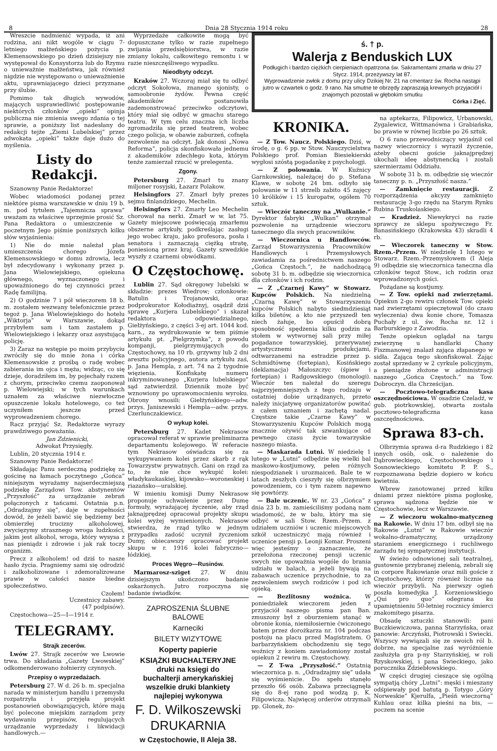8 Dnia 28 Stycznia 1914 roku 28
Wreszcie nadmienić wypada, iż ani rodzina, ani nikt wogóle w ciągu 7-letniego małżeńskiego pożycia p. Klemensowskiego po dzień dzisiejszy nie występował do Konsystorza lub do Rzymu o unieważnie małżeństwa, jak również nigdzie nie występowano o unieważnienie aktu, uprawniającego dzieci przyznane przy ślubie.
Pomimo tak długich wywodów, mających usprawiedliwić postępowanie niektórych członków „opieki” opinja publiczna nie zmienia swego zdania o tej sprawie, a poniższy list nadesłany do redakcji tejże „Ziemi Lubelskiej” przez adwokata „opieki” także daje dużo do myślenia.
Listy do Redakcji.
Szanowny Panie Redaktorze!
Wobec wiadomości podanej przez niektóre pisma warszawskie w dniu 19 b. m. pod tytułem „Tajemnicza sprawa” uważam za właściwe uprzejmie prosić Sz. Pana Redaktora o umieszczenie w poczetnym Jego piśmie poniższych kilku słów wyjaśnienia:
1) Nie do mnie należał plan umieszczenia chorego Józefa Klemensowskiego w domu zdrowia, lecz był zdecydowany i wykonany przez p. Jana Wielowiejskiego, opiekuna głównego, wyznaczonego i upoważnionego do tej czynności przez Radę familijną.
2) O godzinie 7 i pół wieczorem 18 b. m. zostałem wezwany telefonicznie przez tegoż p. Jana Wielowiejskiego do hotelu „Wiktorja” w Warszawie, dokąd przybyłem sam i tam zastałem p. Wielowiejskiego i lekarzy oraz asystującą policję.
3) Zaraz na wstępie po moim przybyciu zwróciły się do mnie żona i córka Klemensowskie z prośbą o radę wobec zabierania im ojca i męża; widząc, co się dzieje, doradziłem im, by pojechały razem z chorym, przeciwko czemu zaoponował p. Wielowiejski; w tych warunkach uznałem za właściwe niezwłoczne opuszczenie lokalu hotelowego, co też uczyniłem jeszcze przed wyprowadzeniem chorego.
Racz przyjąć Sz. Redaktorze wyrazy prawdziwego poważania.
Jan Zdzienicki,
Adwokat Przysięgły.
Lublin, 20 stycznia 1914 r.
Szanowny Panie Redaktorze!
Składając Panu serdeczną podziękę za gościnę na łamach poczytnego „Gońca” niniejszym wyrażamy najserdeczniejszą podziekę Zarządowi Tow. abstynentów „Przyszłość” za urządzanie zebrań połączonych z tańcami. Ostatnia p.n. „Odradzajmy się”, daje w zupełności dowód, że jeżeli bawić się będziemy bez obmierzłej trucizny alkoholowej, zwycięzymy strasznego wroga ludzkości, jakim jest alkohol, wroga, który wysysa z nas pieniądz i zdrowie i jak rak toczy organizm.
Precz z alkoholem! od dziś to nasze hasło życia. Pragniemy sami się odrodzić i zalkoholizowane i zdemoralizowane prawie w całości nasze biedne społeczeństwo.
Czołem!
Uczestnicy zabawy.
(47 podpisów).
Częstochowa—25—I—1914 r.
TELEGRAMY.
Strajk zecerów.
Lwów 27. Strajk zecerów we Lwowie trwa. Do składania „Gazety Lwowskiej” odkomenderowano żołnierzy czynnych.
Przepisy o wyprzedażach.
Petersburg 27. W d. 26 b. m. specjalna narada w ministerjum handlu i przemysłu rozpatrzyła i przyjęła projekt postanowień obowiązujących, które mają być polecone miejskim zarządom przy wydawaniu przepisów, regulujących urządzanie wyprzedaży i likwidacji handlowych.—
Wyprzedaże całkowite mogą być dopuszczane tylko w razie zupełnego zwijania przedsiębiorstwa, w razie zmiany lokalu, całkowitego remontu i w razie nieszczęśliwego wypadku.
Nieodbyty odczyt.
Kraków 27. Wczoraj miał się tu odbyć odczyt Sokołowa, znanego sjonisty, o samoobronie żydów. Pewna część akademików postanowiła zademonstrować przeciwko odczytowi, który miał się odbyć w gmachu starego teatru. W tym celu znaczna ich liczba zgromadziła się przed teatrem, wobec czego policja, w obawie zaburzeń, cofnęła zezwolenie na odczyt. Jak donosi „Nowa Reforma”, policja skonfiskowała jednemu z akademików zdechłego kota, którym tenże zamierzał rzucić w prelegenta.
Zgony.
Petersburg 27. Zmarł tu znany miljoner rosyjski, Łazarz Polakow.
Helsingfors 27. Zmarł były prezes sejmu finlandzkiego, Mechelin.
Helsingfors 27. Zmarły Leo Mechelin chorował na nerki. Zmarł w w. lat 75. Gazety miejscowe poświęcają zmarłemu obszerne artykuły, podkreślając zasługi jego wobec kraju, jako profesora, posła i senatora i zaznaczają ciężką stratę, poniesioną przez kraj. Gazety szwedzkie wyszły z czarnemi obwódkami.
O Częstochowę.
Lublin 27. Sąd okręgowy lubelski w składzie: prezes Wiedrow; członkowie: Batulin i Trojanowski, oraz podprokurator Kołodiażnyj, osądził dziś sprawę „Kurjera Lubelskiego” i skazał redaktora odpowiedzialnego, Giełżyńskiego, z części 3-ej art. 1044 kod. karn., za wydrukowanie w tem piśmie artykułu pt. „Pielgrzymka”, z powodu kompanji, pielgrzymujących do Częstochowy, na 10 rb. grzywny lub 2 dni aresztu policyjnego, autora artykułu zaś, p. Jana Hempla, z art. 74 na 2 tygodnie więzienia. Konfiskatę numeru inkryminowanego „Kurjera lubelskiego” sąd zatwierdził. Dziennik może być wznowiony po uprawomocnieniu wyroku. Obrony wnosili: Giełżyńskiego—adw. przys. Janiszewski i Hempla—adw. przys. Czerlunczakiewicz.
O wykup kolei.
Petersburg 27. Kadet Nekrasow opracował referat w sprawie preliminarza departamentu kolejowego. W referacie tym Nekrasow oświadcza się za wykupywaniem kolei przez skarb z rąk Towarzystw prywatnych. Gani on rząd za to, że nie chce wykupić kolei: władykaukaskiej, kijowsko—woroneskiej i riazańsko—uralskiej.
W imieniu komisji Dumy Nekrasow proponuje uchwalenie przez Dumę formuły, wyrażającej życzenie, aby rząd jaknajprędzej opracował projekty skupu kolei wyżej wymienionych. Nekrasow stwierdza, że rząd tylko w jednym przypadku zadość uczynił życzeniom Dumy, obiecawszy opracować projekt skupu w r. 1916 kolei fabryczno—łódzkiej.
Proces Węgro—Rusinów.
Marmarosz-sziget 27. W dniu dzisiejszym ukończono badanie oskarżonych. Jutro rozpoczyna się badanie świadków.
ZAPROSZENIA ŚLUBNE
BALOWE
Karneciki
BILETY WIZYTOWE
Koperty papierie
KSIĄŻKI BUCHALTERYJNE
druki na księgi do
buchalterji amerykańskiej
wszelkie druki blankiety
najlepiej wykonywa
F. D. Wilkoszewski
DRUKARNIA
w Częstochowie, II Aleja 38.
ś. † p.
Walerja z Benduskich LUX
Podługich i bardzo ciężkich cierpieniach opatrzona św. Sakramentami zmarła w dniu 27 Stycz. 1914, przeżywszy lat 87.
Wyprowadzenie zwłok z domu przy ulicy Dzikiej Nr. 21 na cmentarz św. Rocha nastąpi jutro w czwartek o godz. 9 rano. Na smutne te obrzędy zapraszają krewnych przyjaciół i znajomych pozostali w głębokim smutku
Córka i Zięć.
KRONIKA.
— Z Tow. Naucz. Polskiego. Dziś, w środę, o g. 6 pp. w Stow. Nauczycielstwa Polskiego prof. Pomian Biesiekierski wygłosi szóstą pogadankę z psychologji.
— Z polowania. W Kuźnicy Garnkowskiej, należącej do p. Stefana Klawe, w sobotę 24 bm. odbyło się polowanie w 11 strzelb zabito 45 zajęcy 10 królików i 15 kuropatw, ogółem 70 sztuk.
— Wieczór taneczny na „Wulkanie.” Dyrektor fabryki „Wulkan” otrzymał pozwolenie na urządzenie wieczoru tanecznego dla swych pracowników.
— Wieczornica u Handlowców. Zarząd Stowarzyszenia Pracowników Handlowych i Przemysłowych zawiadamia za pośrednictwem naszego „Gońca Częstoch.”, że nadchodzącą sobotę 31 b. m. odbędzie się wieczornica dla członków i ich rodzin.
— Z „Czarnej Kawy” w Stowarz. Kupców Polskich. Na niedzielną „Czarną Kawę” w Stowarzyszeniu kupców Polskich nabyto siedmdziesiąt kilka biletów, a kto nie przyszedł ten niech żałuje, bo opuścił dobrą sposobność spędzenia kilku godzin za stołem w wytwornej sali przy miłej pogadance towarzyskiej, przerywanej artystycznemi produkcjami, odtwarzanemi na estradzie przez p. Schmidtównę (fortepian), Kosińskiego (deklamacja) Małoszczyc (śpiew i fortepian) i Radgowskiego (monologi). Wieczór ten należał do szeregu najprzyjemniejszych z tego rodzaju w ostatniej dobie urządzanych, przeto należy inicjatywę organizatorów powitać z całem uznaniem i zachętą nadal. Częstsze takie „Czarne Kawy” w Stowarzyszeniu Kupców Polskich mogą znacznie ożywić tak szwankujące od pewnego czasu życie towarzyskie naszego miasta.
— Maskarada Lutni. W niedzielę 1 lutego w „Lutni” odbędzie się wielki bal maskowo-kostjumowy, pełen różnych niespodzianek i urozmaiceń. Bale te w latach zeszłych cieszyły się olbrzymiem powodzeniem, co i tym razem napewno się powtórzy.
— Bale uczenic. W nr. 23 „Gońca” z dnia 23 b. m. zamieściliśmy podaną nam wiadomość, że w balu, który ma się odbyć w sali Stow. Rzem.-Przem. z udziałem uczniów i uczenic miejscowych szkół uczestniczyć mają również i uczenice pensji p. Leonji Komar. Proszeni więc jesteśmy o zaznaczenie, że przełożona rzeczonej pensji uczenic swych nie upoważnia wogóle do brania udziału w balach, a jeżeli bywają na zabawach uczenice przychodnie, to za zezwoleniem swych rodziców i pod ich opieką.
— Bezlitosny woźnica. W poniedziałek wieczorem jeden z przyjaciół naszego pisma pan Ban. zmuszony był z oburzeniem stanąć w obronie konia, niemiłosiernie ćwiczonego batem przez dorożkarza nr. 104 podczas postoju na placu przed Magistratem. O barbarzyńskiem obchodzeniu się tego woźnicy z koniem zawiadomiony został opiekun 2 rewiru m. Częstochowy.
— Z T-wa „Przyszłość.” Ostatnią wieczornica p. n. „Odradzajmy się” udała się wyśmienicie. Do spełu stanęło przeszło 66 osób. Zabawa przeciągnęła się do 8-ej rano pod wodzą p. K. Filipowicza. Najwięcej orderów otrzymali pp. Glonek, żo-
na aptekarza, Filipowicz, Urbanowski, Zygalewicz, Wittmanówna i Grabiańska, bo prawie w równej liczbie po 26 sztuk.
O 6 rano przewodniczący wyjaśnił cel nazwy wieczornicy i wyraził życzenie, ażeby obecni goście jaknajprędzej ukochali ideę abstynencką i zostali szermierzami Oddziału.
W sobotę 31 b. m. odbędzie się wieczór taneczny p. n. „Przyszłość nasza.”
— Zamknięcie restauracji. Z rozporządzenia akcyzy zamknięto restaurację 3-go rzędu na Starym Rynku Rubina Truskolaskiego.
— Kradzież. Niewykryci na razie sprawcy ze sklepu spożywczego Fr. Banasińskiego (Krakowska 43) skradli 4 rb.
— Wieczorek taneczny w Stow. Rzem.-Przem. W niedzielę 1 lutego w Stowarz. Rzem.-Przemysłowem (I Aleja 9) odbędzie się wieczornica taneczna dla członków tegoż Stow., ich rodzin oraz wprowadzonych gości.
Pożądane są kostjumy.
— Z Tow. opieki nad zwierzętami. Opiekun 2-go rewiru członek Tow. opieki nad zwierzętami opieczętował (do czasu wyleczenia) dwa konie chore, Tomasza Puchały z ul. św. Rocha nr. 12 i Barburskiego z Zawodzia.
Tenże opiekun oglądał na targu zwierzynę u handlarki Chany Fiszmanowej znalazł zająca złapanego w sidła. Zająca tego skonfiskował. Zając został sprzedany w 2 cyrkule policyjnym, a pieniądze złożone w administracji naszego „Gońca Częstoch.” na Tow. Dobroczyn. dla Chrześcijan.
— Pocztowo-telegraficzna kasa oszczędnościowa. W osadzie Czeladź, w gub. piotrkowskiej, otwarta została pocztowo-telegraficzna kasa oszczędnościowa.
Sprawa 83-ch.
Olbrzymia sprawa d-ra Rudzkiego i 82 innych osób, osk. o należenie do Dąbrowieckiego, Częstochowskiego i Sosnowieckiego komitetu P. P. S., rozpoznawana będzie dopiero w końcu kwietnia.
Wbrew zanotowanej przed kilku dniami przez niektóre pisma pogłoskę, sprawa sądzona będzie nie w Częstochowie, lecz w Warszawie.
— Z wieczoru wokalno-matyczneg na Rakowie. W dniu 17 bm. odbył się na Rakowie „Lutni” w Rakowie wieczór wokalno-dramatyczny, urządzony staraniem energicznego i ruchliwego zarządu tej sympatycznej instytucji.
W świeżo odnowionej sali teatralnej, gustownie przybranej zielenią, zebrali się in corpore Rakowianie oraz mili goście z Częstochowy, którzy również licznie na wieczór przybyli. Na pierwszy ogień poszła komedyjka J. Korzeniowskiego „Qui pro quo” odegrana ku upamiętnieniu 50-letniej rocznicy śmierci znakomitego pisarza.
Obsadę sztuczki stanowili: pani Buczkiewiczowa, panna Starzyńska, oraz panowie: Arczyński, Piotrowski i Swiecki. Wszyscy wywiązali się ze swoich ról b. dobrze, na specjalne zaś wyróżnienie zasłużyła gra p-ny Starzyńskiej, w roli Rzyskowskiej, i pana Swieckiego, jako porucznika Zdziebłowskiego.
W części drugiej cieszące się ogólną sympatją chóry „Lutni”: męski i mieszany odśpiewały pod batutą p. Totygo „Góry Norweskie” Kjerulfa, „Pieśń wieczorną” Kuhlau oraz kilka pieśni na bis, — poczem na scenie